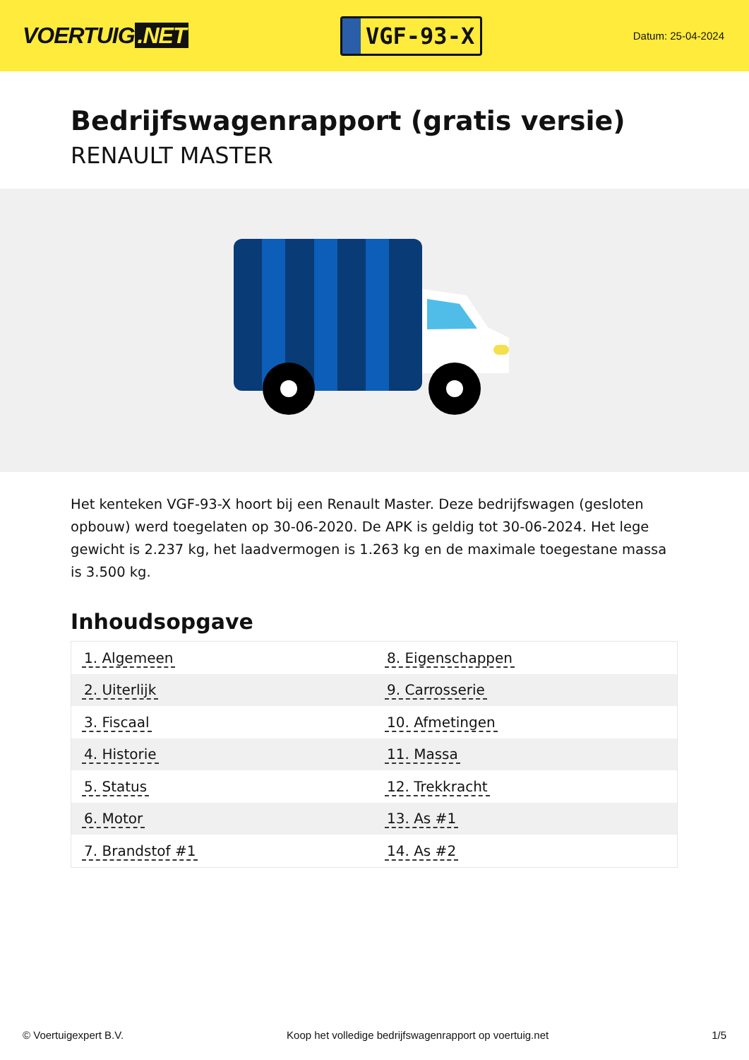VOERTUIG.NET
VGF-93-X
Datum: 25-04-2024
Bedrijfswagenrapport (gratis versie)
RENAULT MASTER
Het kenteken VGF-93-X hoort bij een Renault Master. Deze bedrijfswagen (gesloten opbouw) werd toegelaten op 30-06-2020. De APK is geldig tot 30-06-2024. Het lege gewicht is 2.237 kg, het laadvermogen is 1.263 kg en de maximale toegestane massa is 3.500 kg.
Inhoudsopgave
| 1. Algemeen | 8. Eigenschappen |
| 2. Uiterlijk | 9. Carrosserie |
| 3. Fiscaal | 10. Afmetingen |
| 4. Historie | 11. Massa |
| 5. Status | 12. Trekkracht |
| 6. Motor | 13. As #1 |
| 7. Brandstof #1 | 14. As #2 |
© Voertuigexpert B.V. Koop het volledige bedrijfswagenrapport op voertuig.net 1/5